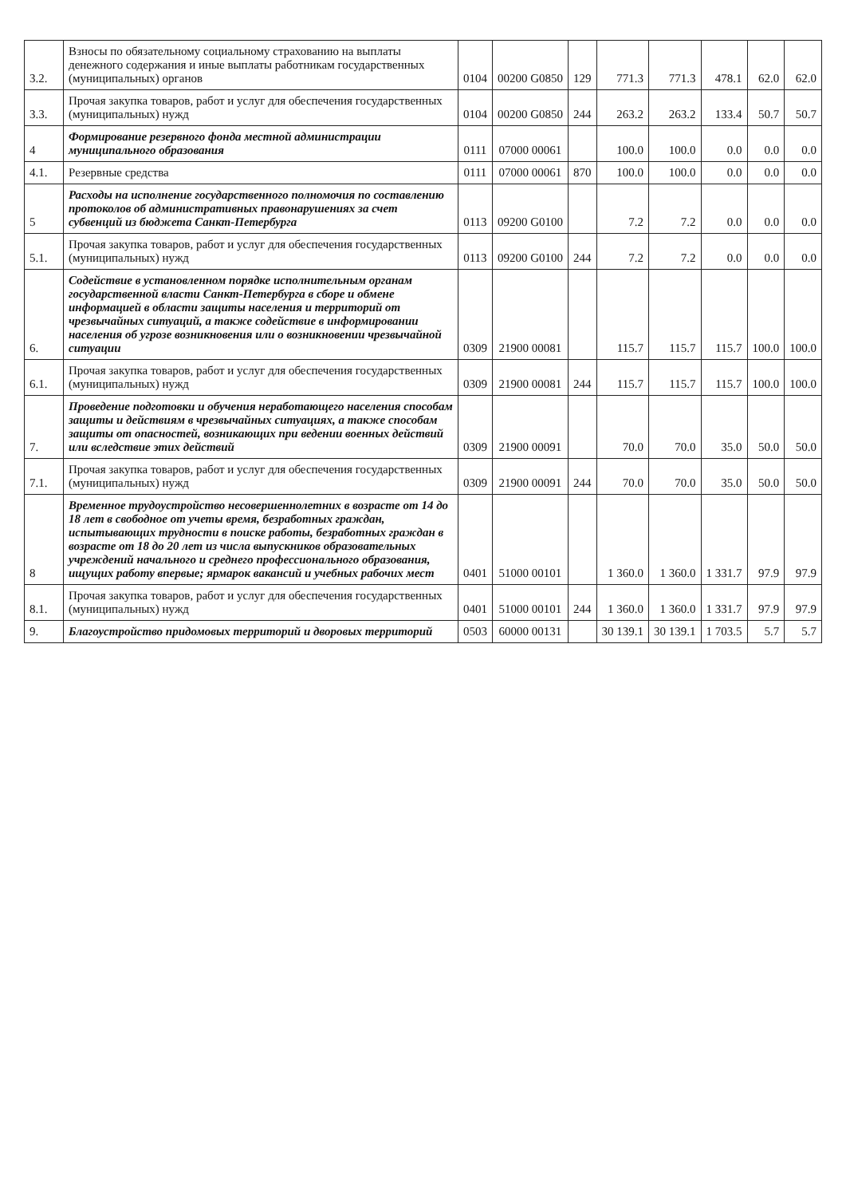| 3.2. | Взносы по обязательному социальному страхованию на выплаты денежного содержания и иные выплаты работникам государственных (муниципальных) органов | 0104 | 00200 G0850 | 129 | 771.3 | 771.3 | 478.1 | 62.0 | 62.0 |
| 3.3. | Прочая закупка товаров, работ и услуг для обеспечения государственных (муниципальных) нужд | 0104 | 00200 G0850 | 244 | 263.2 | 263.2 | 133.4 | 50.7 | 50.7 |
| 4 | Формирование резервного фонда местной администрации муниципального образования | 0111 | 07000 00061 | | 100.0 | 100.0 | 0.0 | 0.0 | 0.0 |
| 4.1. | Резервные средства | 0111 | 07000 00061 | 870 | 100.0 | 100.0 | 0.0 | 0.0 | 0.0 |
| 5 | Расходы на исполнение государственного полномочия по составлению протоколов об административных правонарушениях за счет субвенций из бюджета Санкт-Петербурга | 0113 | 09200 G0100 | | 7.2 | 7.2 | 0.0 | 0.0 | 0.0 |
| 5.1. | Прочая закупка товаров, работ и услуг для обеспечения государственных (муниципальных) нужд | 0113 | 09200 G0100 | 244 | 7.2 | 7.2 | 0.0 | 0.0 | 0.0 |
| 6. | Содействие в установленном порядке исполнительным органам государственной власти Санкт-Петербурга в сборе и обмене информацией в области защиты населения и территорий от чрезвычайных ситуаций, а также содействие в информировании населения об угрозе возникновения или о возникновении чрезвычайной ситуации | 0309 | 21900 00081 | | 115.7 | 115.7 | 115.7 | 100.0 | 100.0 |
| 6.1. | Прочая закупка товаров, работ и услуг для обеспечения государственных (муниципальных) нужд | 0309 | 21900 00081 | 244 | 115.7 | 115.7 | 115.7 | 100.0 | 100.0 |
| 7. | Проведение подготовки и обучения неработающего населения способам защиты и действиям в чрезвычайных ситуациях, а также способам защиты от опасностей, возникающих при ведении военных действий или вследствие этих действий | 0309 | 21900 00091 | | 70.0 | 70.0 | 35.0 | 50.0 | 50.0 |
| 7.1. | Прочая закупка товаров, работ и услуг для обеспечения государственных (муниципальных) нужд | 0309 | 21900 00091 | 244 | 70.0 | 70.0 | 35.0 | 50.0 | 50.0 |
| 8 | Временное трудоустройство несовершеннолетних в возрасте от 14 до 18 лет в свободное от учеты время, безработных граждан, испытывающих трудности в поиске работы, безработных граждан в возрасте от 18 до 20 лет из числа выпускников образовательных учреждений начального и среднего профессионального образования, ищущих работу впервые; ярмарок вакансий и учебных рабочих мест | 0401 | 51000 00101 | | 1 360.0 | 1 360.0 | 1 331.7 | 97.9 | 97.9 |
| 8.1. | Прочая закупка товаров, работ и услуг для обеспечения государственных (муниципальных) нужд | 0401 | 51000 00101 | 244 | 1 360.0 | 1 360.0 | 1 331.7 | 97.9 | 97.9 |
| 9. | Благоустройство придомовых территорий и дворовых территорий | 0503 | 60000 00131 | | 30 139.1 | 30 139.1 | 1 703.5 | 5.7 | 5.7 |